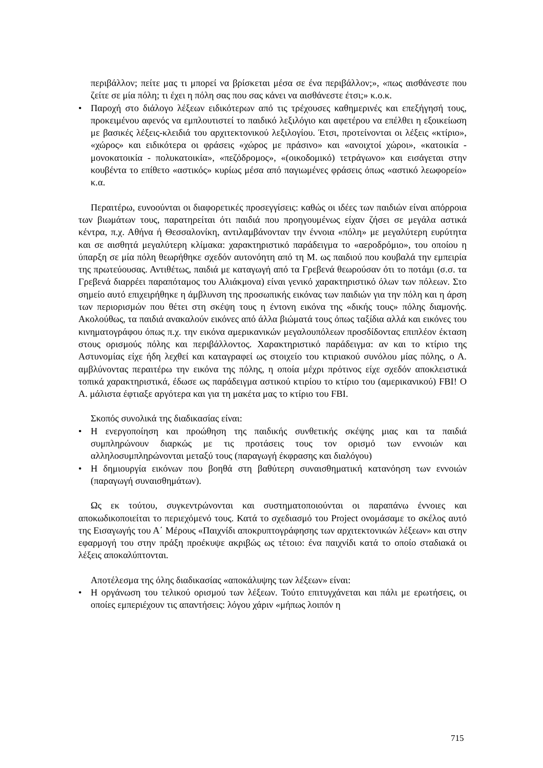περιβάλλον; πείτε μας τι μπορεί να βρίσκεται μέσα σε ένα περιβάλλον;», «πως αισθάνεστε που ζείτε σε μία πόλη; τι έχει η πόλη σας που σας κάνει να αισθάνεστε έτσι;» κ.ο.κ.
• Παροχή στο διάλογο λέξεων ειδικότερων από τις τρέχουσες καθημερινές και επεξήγησή τους, προκειμένου αφενός να εμπλουτιστεί το παιδικό λεξιλόγιο και αφετέρου να επέλθει η εξοικείωση με βασικές λέξεις-κλειδιά του αρχιτεκτονικού λεξιλογίου. Έτσι, προτείνονται οι λέξεις «κτίριο», «χώρος» και ειδικότερα οι φράσεις «χώρος με πράσινο» και «ανοιχτοί χώροι», «κατοικία - μονοκατοικία - πολυκατοικία», «πεζόδρομος», «(οικοδομικό) τετράγωνο» και εισάγεται στην κουβέντα το επίθετο «αστικός» κυρίως μέσα από παγιωμένες φράσεις όπως «αστικό λεωφορείο» κ.α.
Περαιτέρω, ευνοούνται οι διαφορετικές προσεγγίσεις: καθώς οι ιδέες των παιδιών είναι απόρροια των βιωμάτων τους, παρατηρείται ότι παιδιά που προηγουμένως είχαν ζήσει σε μεγάλα αστικά κέντρα, π.χ. Αθήνα ή Θεσσαλονίκη, αντιλαμβάνονταν την έννοια «πόλη» με μεγαλύτερη ευρύτητα και σε αισθητά μεγαλύτερη κλίμακα: χαρακτηριστικό παράδειγμα το «αεροδρόμιο», του οποίου η ύπαρξη σε μία πόλη θεωρήθηκε σχεδόν αυτονόητη από τη Μ. ως παιδιού που κουβαλά την εμπειρία της πρωτεύουσας. Αντιθέτως, παιδιά με καταγωγή από τα Γρεβενά θεωρούσαν ότι το ποτάμι (σ.σ. τα Γρεβενά διαρρέει παραπόταμος του Αλιάκμονα) είναι γενικό χαρακτηριστικό όλων των πόλεων. Στο σημείο αυτό επιχειρήθηκε η άμβλυνση της προσωπικής εικόνας των παιδιών για την πόλη και η άρση των περιορισμών που θέτει στη σκέψη τους η έντονη εικόνα της «δικής τους» πόλης διαμονής. Ακολούθως, τα παιδιά ανακαλούν εικόνες από άλλα βιώματά τους όπως ταξίδια αλλά και εικόνες του κινηματογράφου όπως π.χ. την εικόνα αμερικανικών μεγαλουπόλεων προσδίδοντας επιπλέον έκταση στους ορισμούς πόλης και περιβάλλοντος. Χαρακτηριστικό παράδειγμα: αν και το κτίριο της Αστυνομίας είχε ήδη λεχθεί και καταγραφεί ως στοιχείο του κτιριακού συνόλου μίας πόλης, ο Α. αμβλύνοντας περαιτέρω την εικόνα της πόλης, η οποία μέχρι πρότινος είχε σχεδόν αποκλειστικά τοπικά χαρακτηριστικά, έδωσε ως παράδειγμα αστικού κτιρίου το κτίριο του (αμερικανικού) FBI! Ο Α. μάλιστα έφτιαξε αργότερα και για τη μακέτα μας το κτίριο του FBI.
Σκοπός συνολικά της διαδικασίας είναι:
• Η ενεργοποίηση και προώθηση της παιδικής συνθετικής σκέψης μιας και τα παιδιά συμπληρώνουν διαρκώς με τις προτάσεις τους τον ορισμό των εννοιών και αλληλοσυμπληρώνονται μεταξύ τους (παραγωγή έκφρασης και διαλόγου)
• Η δημιουργία εικόνων που βοηθά στη βαθύτερη συναισθηματική κατανόηση των εννοιών (παραγωγή συναισθημάτων).
Ως εκ τούτου, συγκεντρώνονται και συστηματοποιούνται οι παραπάνω έννοιες και αποκωδικοποιείται το περιεχόμενό τους. Κατά το σχεδιασμό του Project ονομάσαμε το σκέλος αυτό της Εισαγωγής του Α΄ Μέρους «Παιχνίδι αποκρυπτογράφησης των αρχιτεκτονικών λέξεων» και στην εφαρμογή του στην πράξη προέκυψε ακριβώς ως τέτοιο: ένα παιχνίδι κατά το οποίο σταδιακά οι λέξεις αποκαλύπτονται.
Αποτέλεσμα της όλης διαδικασίας «αποκάλυψης των λέξεων» είναι:
• Η οργάνωση του τελικού ορισμού των λέξεων. Τούτο επιτυγχάνεται και πάλι με ερωτήσεις, οι οποίες εμπεριέχουν τις απαντήσεις: λόγου χάριν «μήπως λοιπόν η
715